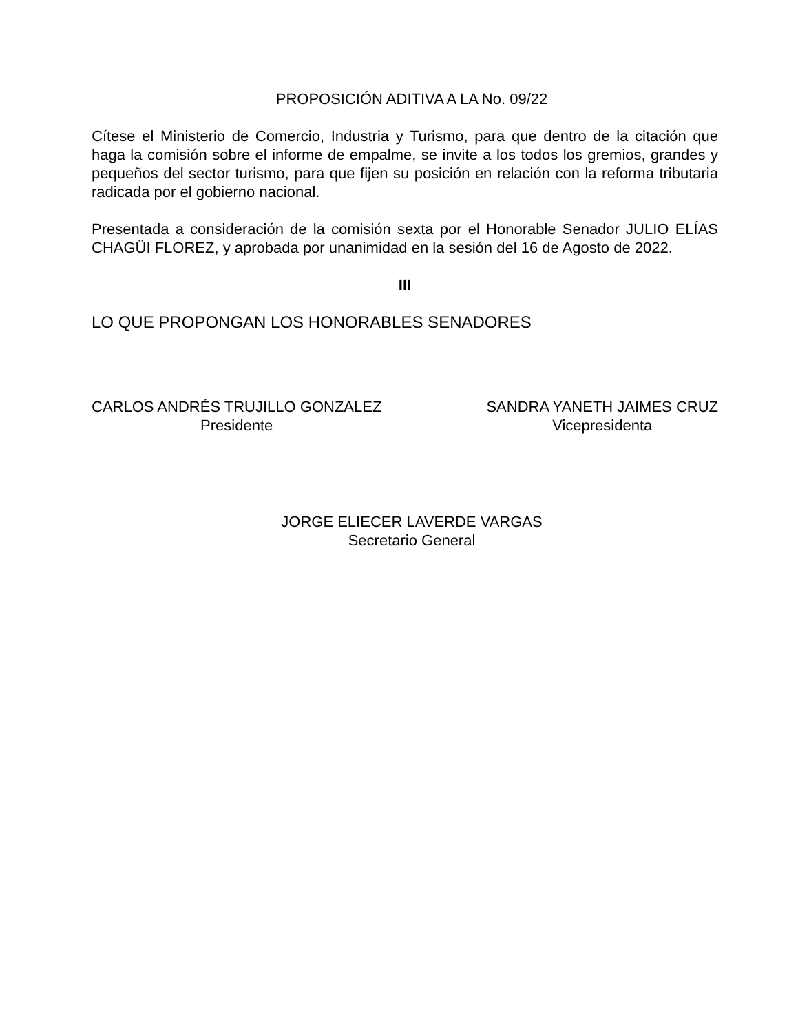PROPOSICIÓN ADITIVA A LA No. 09/22
Cítese el Ministerio de Comercio, Industria y Turismo, para que dentro de la citación que haga la comisión sobre el informe de empalme, se invite a los todos los gremios, grandes y pequeños del sector turismo, para que fijen su posición en relación con la reforma tributaria radicada por el gobierno nacional.
Presentada a consideración de la comisión sexta por el Honorable Senador JULIO ELÍAS CHAGÜI FLOREZ, y aprobada por unanimidad en la sesión del 16 de Agosto de 2022.
III
LO QUE PROPONGAN LOS HONORABLES SENADORES
CARLOS ANDRÉS TRUJILLO GONZALEZ
Presidente
SANDRA YANETH JAIMES CRUZ
Vicepresidenta
JORGE ELIECER LAVERDE VARGAS
Secretario General